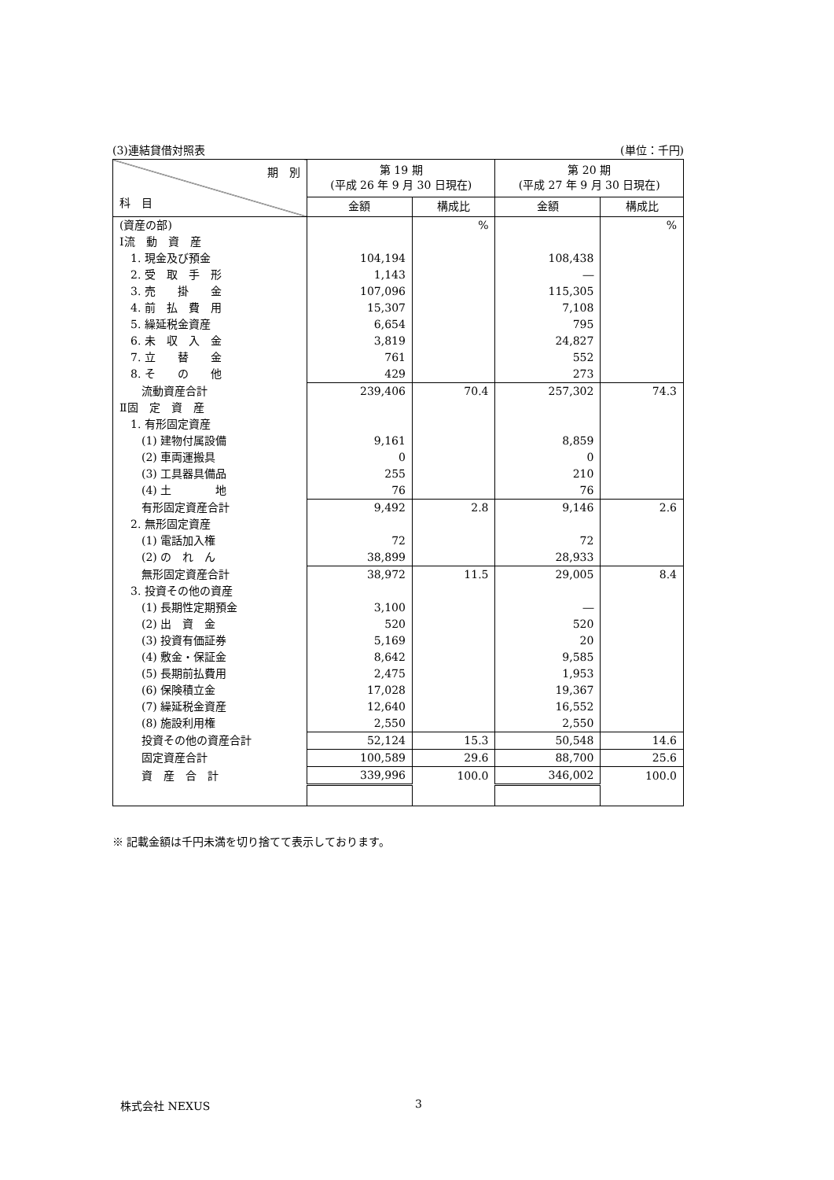(3)連結貸借対照表 (単位：千円)
| 期 別 科 目 | 第 19 期 (平成 26 年 9 月 30 日現在) | | 第 20 期 (平成 27 年 9 月 30 日現在) | |
| --- | --- | --- | --- | --- |
| | 金額 | 構成比 | 金額 | 構成比 |
| (資産の部) | | % | | % |
| Ⅰ流 動 資 産 | | | | |
| 1. 現金及び預金 | 104,194 | | 108,438 | |
| 2. 受 取 手 形 | 1,143 | | ― | |
| 3. 売 掛 金 | 107,096 | | 115,305 | |
| 4. 前 払 費 用 | 15,307 | | 7,108 | |
| 5. 繰延税金資産 | 6,654 | | 795 | |
| 6. 未 収 入 金 | 3,819 | | 24,827 | |
| 7. 立 替 金 | 761 | | 552 | |
| 8. そ の 他 | 429 | | 273 | |
| 流動資産合計 | 239,406 | 70.4 | 257,302 | 74.3 |
| Ⅱ固 定 資 産 | | | | |
| 1. 有形固定資産 | | | | |
| (1) 建物付属設備 | 9,161 | | 8,859 | |
| (2) 車両運搬具 | 0 | | 0 | |
| (3) 工具器具備品 | 255 | | 210 | |
| (4) 土 地 | 76 | | 76 | |
| 有形固定資産合計 | 9,492 | 2.8 | 9,146 | 2.6 |
| 2. 無形固定資産 | | | | |
| (1) 電話加入権 | 72 | | 72 | |
| (2) の れ ん | 38,899 | | 28,933 | |
| 無形固定資産合計 | 38,972 | 11.5 | 29,005 | 8.4 |
| 3. 投資その他の資産 | | | | |
| (1) 長期性定期預金 | 3,100 | | ― | |
| (2) 出 資 金 | 520 | | 520 | |
| (3) 投資有価証券 | 5,169 | | 20 | |
| (4) 敷金・保証金 | 8,642 | | 9,585 | |
| (5) 長期前払費用 | 2,475 | | 1,953 | |
| (6) 保険積立金 | 17,028 | | 19,367 | |
| (7) 繰延税金資産 | 12,640 | | 16,552 | |
| (8) 施設利用権 | 2,550 | | 2,550 | |
| 投資その他の資産合計 | 52,124 | 15.3 | 50,548 | 14.6 |
| 固定資産合計 | 100,589 | 29.6 | 88,700 | 25.6 |
| 資 産 合 計 | 339,996 | 100.0 | 346,002 | 100.0 |
※ 記載金額は千円未満を切り捨てて表示しております。
株式会社 NEXUS 3